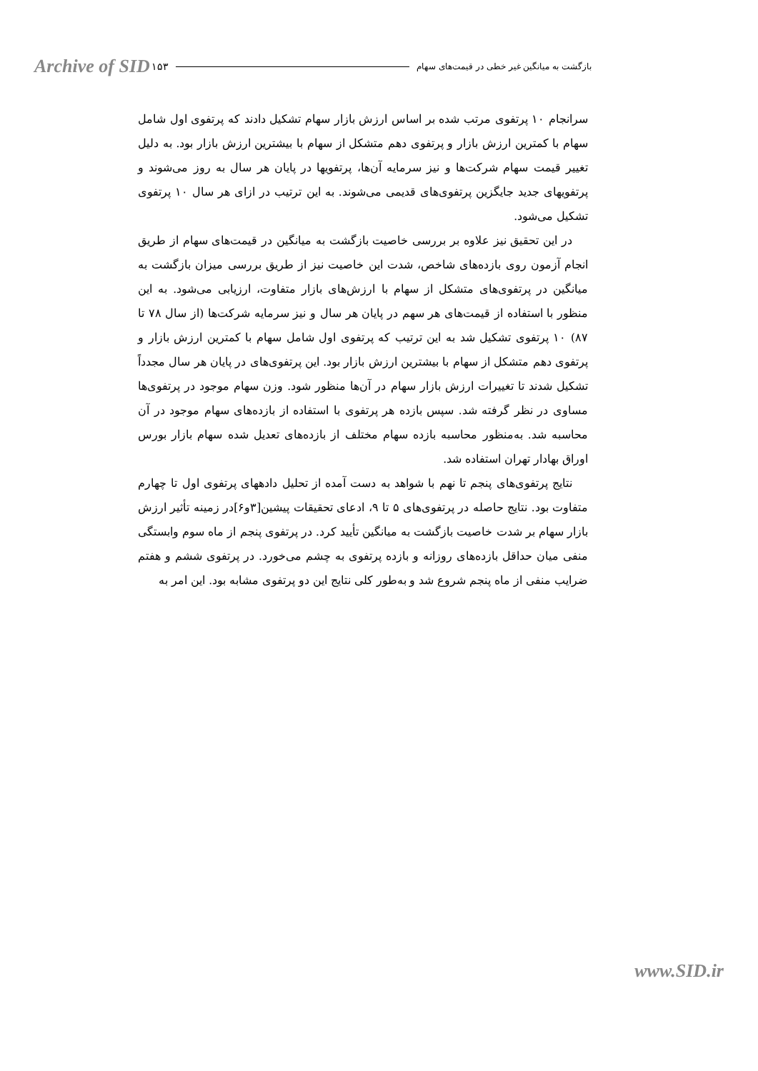Archive of SID ۱۵۳ بازگشت به میانگین غیر خطی در قیمت‌های سهام
سرانجام ۱۰ پرتفوی مرتب شده بر اساس ارزش بازار سهام تشکیل دادند که پرتفوی اول شامل سهام با کمترین ارزش بازار و پرتفوی دهم متشکل از سهام با بیشترین ارزش بازار بود. به دلیل تغییر قیمت سهام شرکت‌ها و نیز سرمایه آن‌ها، پرتفویها در پایان هر سال به روز می‌شوند و پرتفویهای جدید جایگزین پرتفوی‌های قدیمی می‌شوند. به این ترتیب در ازای هر سال ۱۰ پرتفوی تشکیل می‌شود.
در این تحقیق نیز علاوه بر بررسی خاصیت بازگشت به میانگین در قیمت‌های سهام از طریق انجام آزمون روی بازده‌های شاخص، شدت این خاصیت نیز از طریق بررسی میزان بازگشت به میانگین در پرتفوی‌های متشکل از سهام با ارزش‌های بازار متفاوت، ارزیابی می‌شود. به این منظور با استفاده از قیمت‌های هر سهم در پایان هر سال و نیز سرمایه شرکت‌ها (از سال ۷۸ تا ۸۷) ۱۰ پرتفوی تشکیل شد به این ترتیب که پرتفوی اول شامل سهام با کمترین ارزش بازار و پرتفوی دهم متشکل از سهام با بیشترین ارزش بازار بود. این پرتفوی‌های در پایان هر سال مجدداً تشکیل شدند تا تغییرات ارزش بازار سهام در آن‌ها منظور شود. وزن سهام موجود در پرتفوی‌ها مساوی در نظر گرفته شد. سپس بازده هر پرتفوی با استفاده از بازده‌های سهام موجود در آن محاسبه شد. به‌منظور محاسبه بازده سهام مختلف از بازده‌های تعدیل شده سهام بازار بورس اوراق بهادار تهران استفاده شد.
نتایج پرتفوی‌های پنجم تا نهم با شواهد به دست آمده از تحلیل دادههای پرتفوی اول تا چهارم متفاوت بود. نتایج حاصله در پرتفوی‌های ۵ تا ۹، ادعای تحقیقات پیشین[۳و۶]در زمینه تأثیر ارزش بازار سهام بر شدت خاصیت بازگشت به میانگین تأیید کرد. در پرتفوی پنجم از ماه سوم وابستگی منفی میان حداقل بازده‌های روزانه و بازده پرتفوی به چشم می‌خورد. در پرتفوی ششم و هفتم ضرایب منفی از ماه پنجم شروع شد و به‌طور کلی نتایج این دو پرتفوی مشابه بود. این امر به
www.SID.ir